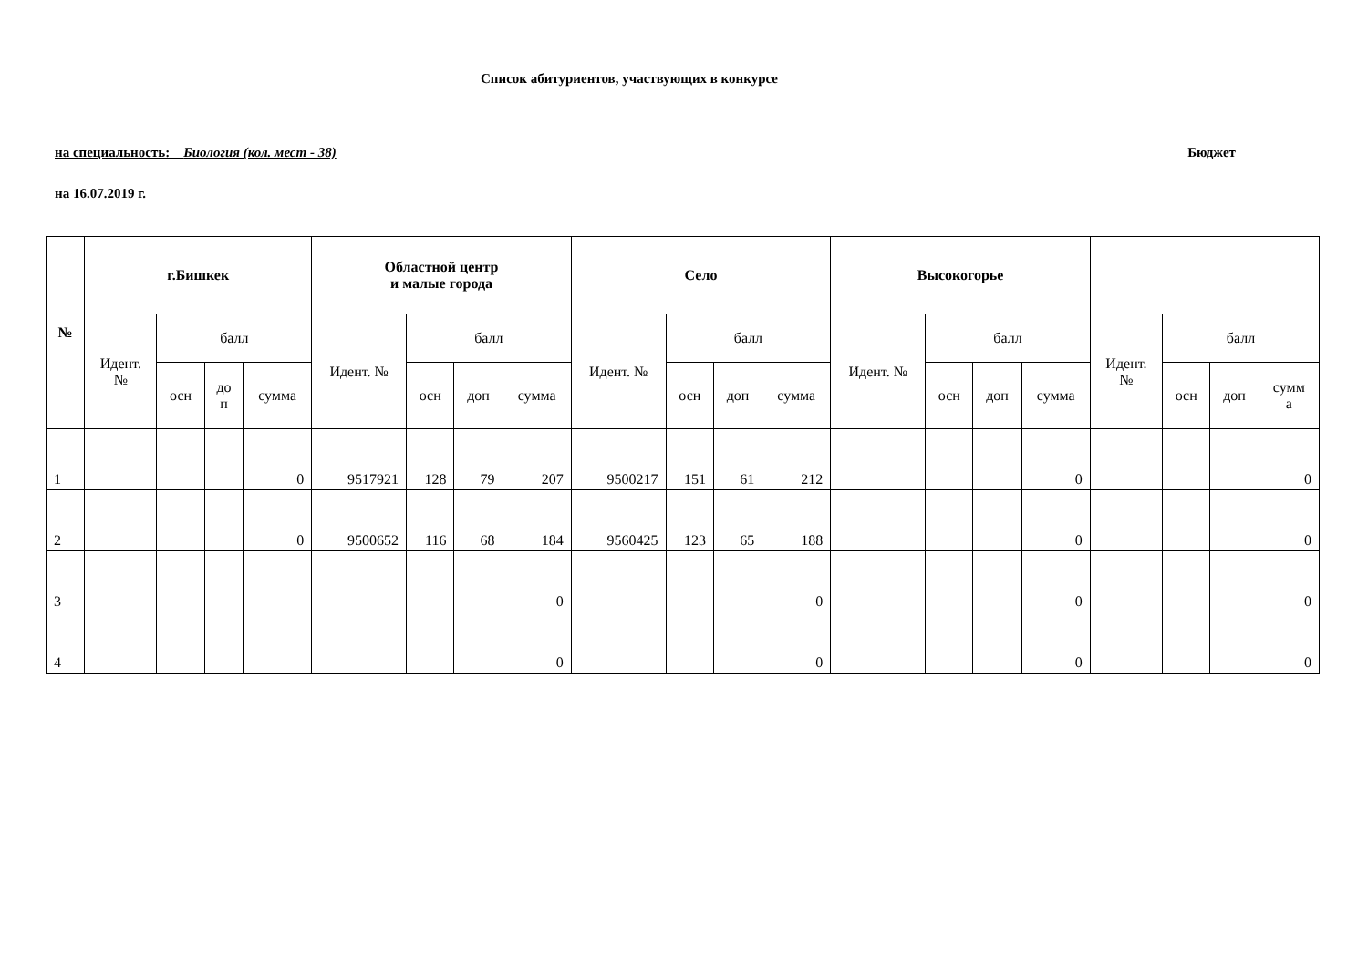Список абитуриентов, участвующих в конкурсе
на специальность: Биология (кол. мест - 38) Бюджет
на 16.07.2019 г.
| № | г.Бишкек | | | | Областной центр и малые города | | | | Село | | | | Высокогорье | | | | | | | |
| --- | --- | --- | --- | --- | --- | --- | --- | --- | --- | --- | --- | --- | --- | --- | --- | --- | --- | --- | --- | --- |
| | Идент. № | балл | | | Идент. № | балл | | | Идент. № | балл | | | Идент. № | балл | | | Идент. № | балл | | |
| | | осн | до п | сумма | | осн | доп | сумма | | осн | доп | сумма | | осн | доп | сумма | | осн | доп | сумм а |
| 1 | | | | 0 | 9517921 | 128 | 79 | 207 | 9500217 | 151 | 61 | 212 | | | | 0 | | | | 0 |
| 2 | | | | 0 | 9500652 | 116 | 68 | 184 | 9560425 | 123 | 65 | 188 | | | | 0 | | | | 0 |
| 3 | | | | | | | | 0 | | | | 0 | | | | 0 | | | | 0 |
| 4 | | | | | | | | 0 | | | | 0 | | | | 0 | | | | 0 |